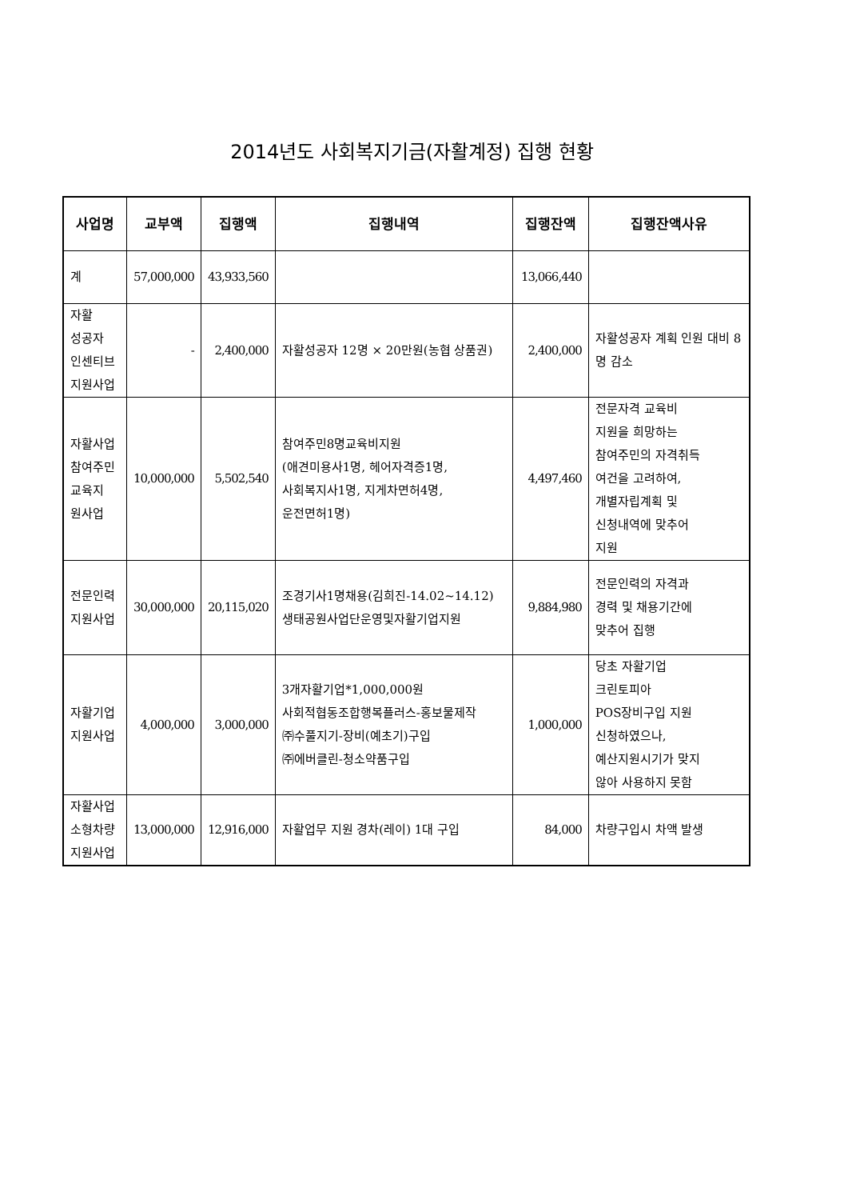2014년도 사회복지기금(자활계정) 집행 현황
| 사업명 | 교부액 | 집행액 | 집행내역 | 집행잔액 | 집행잔액사유 |
| --- | --- | --- | --- | --- | --- |
| 계 | 57,000,000 | 43,933,560 | | 13,066,440 | |
| 자활 성공자 인센티브 지원사업 | - | 2,400,000 | 자활성공자 12명 × 20만원(농협 상품권) | 2,400,000 | 자활성공자 계획 인원 대비 8명 감소 |
| 자활사업 참여주민 교육지 원사업 | 10,000,000 | 5,502,540 | 참여주민8명교육비지원 (애견미용사1명, 헤어자격증1명, 사회복지사1명, 지게차면허4명, 운전면허1명) | 4,497,460 | 전문자격 교육비 지원을 희망하는 참여주민의 자격취득 여건을 고려하여, 개별자립계획 및 신청내역에 맞추어 지원 |
| 전문인력 지원사업 | 30,000,000 | 20,115,020 | 조경기사1명채용(김희진-14.02~14.12) 생태공원사업단운영및자활기업지원 | 9,884,980 | 전문인력의 자격과 경력 및 채용기간에 맞추어 집행 |
| 자활기업 지원사업 | 4,000,000 | 3,000,000 | 3개자활기업*1,000,000원 사회적협동조합행복플러스-홍보물제작 ㈜수풀지기-장비(예초기)구입 ㈜에버클린-청소약품구입 | 1,000,000 | 당초 자활기업 크린토피아 POS장비구입 지원 신청하였으나, 예산지원시기가 맞지 않아 사용하지 못함 |
| 자활사업 소형차량 지원사업 | 13,000,000 | 12,916,000 | 자활업무 지원 경차(레이) 1대 구입 | 84,000 | 차량구입시 차액 발생 |